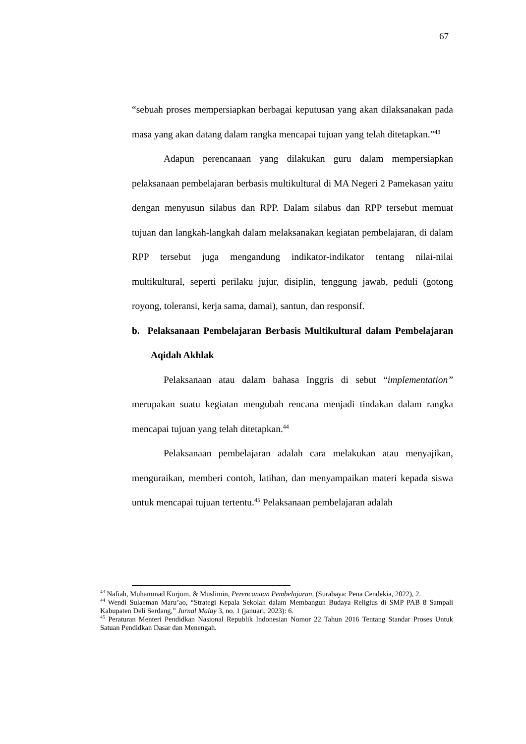67
“sebuah proses mempersiapkan berbagai keputusan yang akan dilaksanakan pada masa yang akan datang dalam rangka mencapai tujuan yang telah ditetapkan.”<sup>43</sup>
Adapun perencanaan yang dilakukan guru dalam mempersiapkan pelaksanaan pembelajaran berbasis multikultural di MA Negeri 2 Pamekasan yaitu dengan menyusun silabus dan RPP. Dalam silabus dan RPP tersebut memuat tujuan dan langkah-langkah dalam melaksanakan kegiatan pembelajaran, di dalam RPP tersebut juga mengandung indikator-indikator tentang nilai-nilai multikultural, seperti perilaku jujur, disiplin, tenggung jawab, peduli (gotong royong, toleransi, kerja sama, damai), santun, dan responsif.
b. Pelaksanaan Pembelajaran Berbasis Multikultural dalam Pembelajaran Aqidah Akhlak
Pelaksanaan atau dalam bahasa Inggris di sebut “implementation” merupakan suatu kegiatan mengubah rencana menjadi tindakan dalam rangka mencapai tujuan yang telah ditetapkan.<sup>44</sup>
Pelaksanaan pembelajaran adalah cara melakukan atau menyajikan, menguraikan, memberi contoh, latihan, dan menyampaikan materi kepada siswa untuk mencapai tujuan tertentu.<sup>45</sup> Pelaksanaan pembelajaran adalah
<sup>43</sup> Nafiah, Muhammad Kurjum, & Muslimin, Perencanaan Pembelajaran, (Surabaya: Pena Cendekia, 2022), 2.
<sup>44</sup> Wendi Sulaeman Maru’ao, “Strategi Kepala Sekolah dalam Membangun Budaya Religius di SMP PAB 8 Sampali Kabupaten Deli Serdang,” Jurnal Malay 3, no. 1 (januari, 2023): 6.
<sup>45</sup> Peraturan Menteri Pendidkan Nasional Republik Indonesian Nomor 22 Tahun 2016 Tentang Standar Proses Untuk Satuan Pendidkan Dasar dan Menengah.